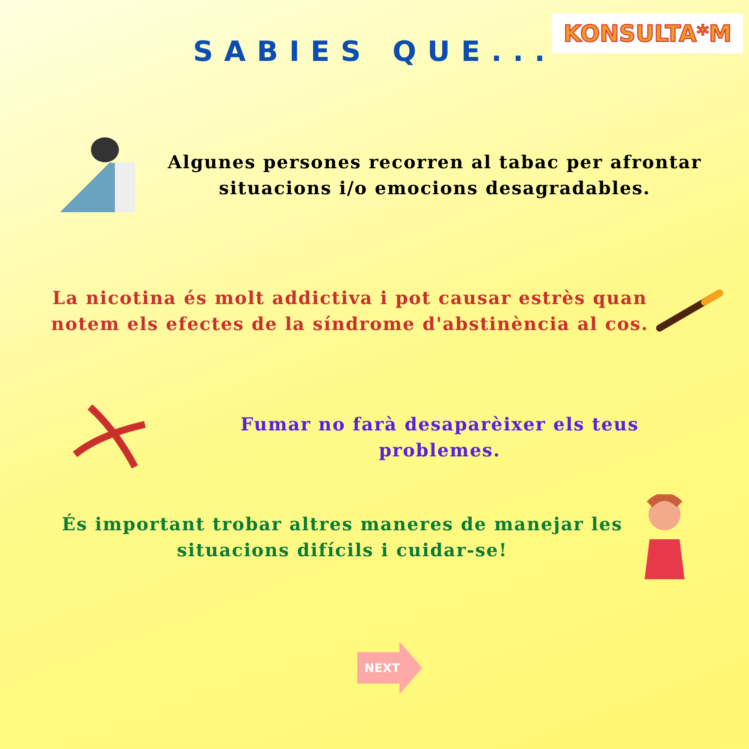KONSULTA*M
SABIES QUE...
Algunes persones recorren al tabac per afrontar situacions i/o emocions desagradables.
La nicotina és molt addictiva i pot causar estrès quan notem els efectes de la síndrome d'abstinència al cos.
Fumar no farà desaparèixer els teus problemes.
És important trobar altres maneres de manejar les situacions difícils i cuidar-se!
NEXT